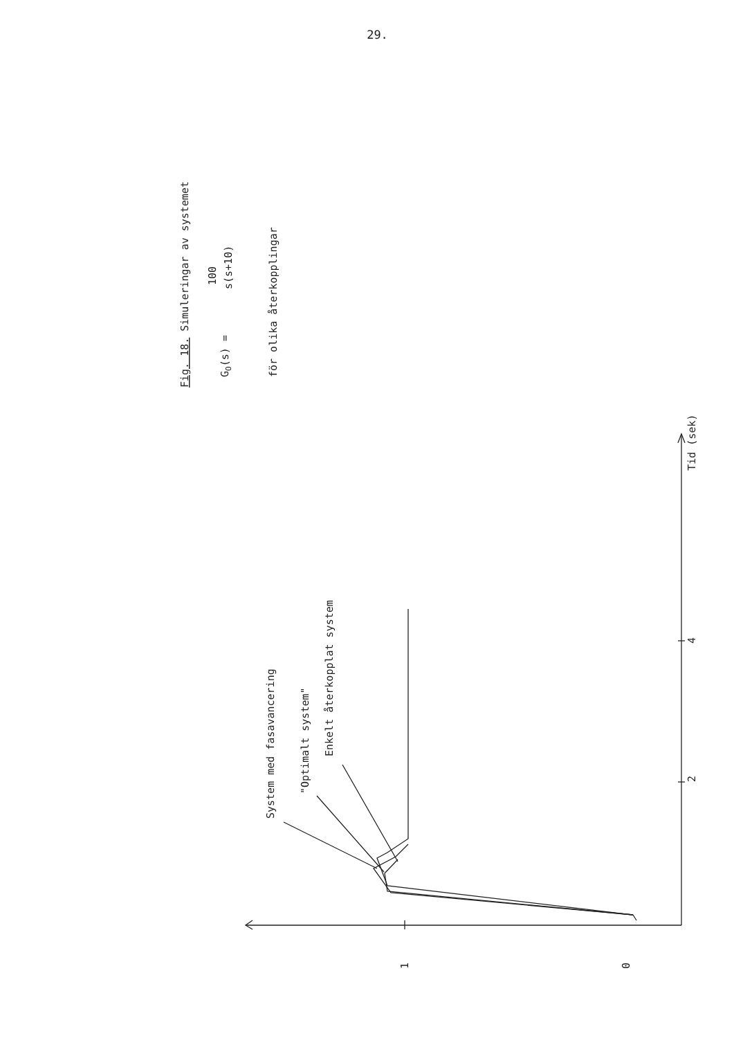29.
Fig. 18. Simuleringar av systemet
GO(s) =
100
s(s+10)
för olika återkopplingar
Tid (sek)
4
2
0
1
System med fasavancering
"Optimalt system"
Enkelt återkopplat system